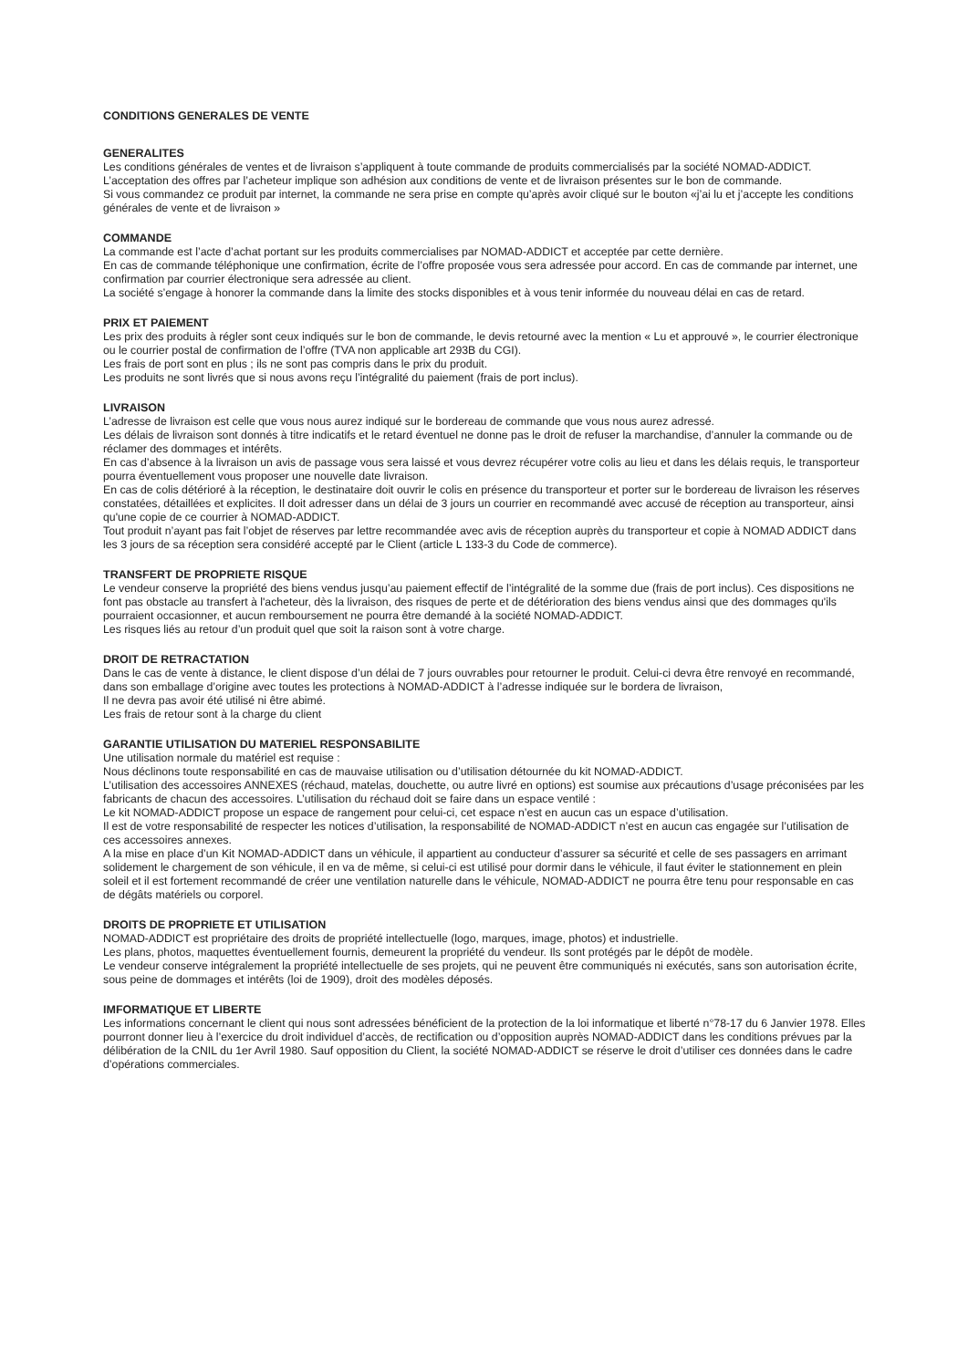CONDITIONS GENERALES DE VENTE
GENERALITES
Les conditions générales de ventes et de livraison s’appliquent à toute commande de produits commercialisés par la société NOMAD-ADDICT.
L’acceptation des offres par l’acheteur implique son adhésion aux conditions de vente et de livraison présentes sur le bon de commande.
Si vous commandez ce produit par internet, la commande ne sera prise en compte qu’après avoir cliqué sur le bouton «j’ai lu et j’accepte les conditions générales de vente et de livraison »
COMMANDE
La commande est l’acte d’achat portant sur les produits commercialises par NOMAD-ADDICT et acceptée par cette dernière.
En cas de commande téléphonique une confirmation, écrite de l’offre proposée vous sera adressée pour accord. En cas de commande par internet, une confirmation par courrier électronique sera adressée au client.
La société s’engage à honorer la commande dans la limite des stocks disponibles et à vous tenir informée du nouveau délai en cas de retard.
PRIX ET PAIEMENT
Les prix des produits à régler sont ceux indiqués sur le bon de commande, le devis retourné avec la mention « Lu et approuvé », le courrier électronique ou le courrier postal de confirmation de l’offre (TVA non applicable art 293B du CGI).
Les frais de port sont en plus ; ils ne sont pas compris dans le prix du produit.
Les produits ne sont livrés que si nous avons reçu l’intégralité du paiement (frais de port inclus).
LIVRAISON
L’adresse de livraison est celle que vous nous aurez indiqué sur le bordereau de commande que vous nous aurez adressé.
Les délais de livraison sont donnés à titre indicatifs et le retard éventuel ne donne pas le droit de refuser la marchandise, d’annuler la commande ou de réclamer des dommages et intérêts.
En cas d’absence à la livraison un avis de passage vous sera laissé et vous devrez récupérer votre colis au lieu et dans les délais requis, le transporteur pourra éventuellement vous proposer une nouvelle date livraison.
En cas de colis détérioré à la réception, le destinataire doit ouvrir le colis en présence du transporteur et porter sur le bordereau de livraison les réserves constatées, détaillées et explicites. Il doit adresser dans un délai de 3 jours un courrier en recommandé avec accusé de réception au transporteur, ainsi qu'une copie de ce courrier à NOMAD-ADDICT.
Tout produit n’ayant pas fait l’objet de réserves par lettre recommandée avec avis de réception auprès du transporteur et copie à NOMAD ADDICT dans les 3 jours de sa réception sera considéré accepté par le Client (article L 133-3 du Code de commerce).
TRANSFERT DE PROPRIETE RISQUE
Le vendeur conserve la propriété des biens vendus jusqu’au paiement effectif de l’intégralité de la somme due (frais de port inclus). Ces dispositions ne font pas obstacle au transfert à l'acheteur, dès la livraison, des risques de perte et de détérioration des biens vendus ainsi que des dommages qu'ils pourraient occasionner, et aucun remboursement ne pourra être demandé à la société NOMAD-ADDICT.
Les risques liés au retour d’un produit quel que soit la raison sont à votre charge.
DROIT DE RETRACTATION
Dans le cas de vente à distance, le client dispose d’un délai de 7 jours ouvrables pour retourner le produit. Celui-ci devra être renvoyé en recommandé, dans son emballage d’origine avec toutes les protections à NOMAD-ADDICT à l’adresse indiquée sur le bordera de livraison,
Il ne devra pas avoir été utilisé ni être abimé.
Les frais de retour sont à la charge du client
GARANTIE UTILISATION DU MATERIEL RESPONSABILITE
Une utilisation normale du matériel est requise :
Nous déclinons toute responsabilité en cas de mauvaise utilisation ou d’utilisation détournée du kit NOMAD-ADDICT.
L’utilisation des accessoires ANNEXES (réchaud, matelas, douchette, ou autre livré en options) est soumise aux précautions d’usage préconisées par les fabricants de chacun des accessoires. L’utilisation du réchaud doit se faire dans un espace ventilé :
Le kit NOMAD-ADDICT propose un espace de rangement pour celui-ci, cet espace n’est en aucun cas un espace d’utilisation.
Il est de votre responsabilité de respecter les notices d’utilisation, la responsabilité de NOMAD-ADDICT n’est en aucun cas engagée sur l’utilisation de ces accessoires annexes.
A la mise en place d’un Kit NOMAD-ADDICT dans un véhicule, il appartient au conducteur d’assurer sa sécurité et celle de ses passagers en arrimant solidement le chargement de son véhicule, il en va de même, si celui-ci est utilisé pour dormir dans le véhicule, il faut éviter le stationnement en plein soleil et il est fortement recommandé de créer une ventilation naturelle dans le véhicule, NOMAD-ADDICT ne pourra être tenu pour responsable en cas de dégâts matériels ou corporel.
DROITS DE PROPRIETE ET UTILISATION
NOMAD-ADDICT est propriétaire des droits de propriété intellectuelle (logo, marques, image, photos) et industrielle.
Les plans, photos, maquettes éventuellement fournis, demeurent la propriété du vendeur. Ils sont protégés par le dépôt de modèle.
Le vendeur conserve intégralement la propriété intellectuelle de ses projets, qui ne peuvent être communiqués ni exécutés, sans son autorisation écrite, sous peine de dommages et intérêts (loi de 1909), droit des modèles déposés.
IMFORMATIQUE ET LIBERTE
Les informations concernant le client qui nous sont adressées bénéficient de la protection de la loi informatique et liberté n°78-17 du 6 Janvier 1978. Elles pourront donner lieu à l’exercice du droit individuel d’accès, de rectification ou d’opposition auprès NOMAD-ADDICT dans les conditions prévues par la délibération de la CNIL du 1er Avril 1980. Sauf opposition du Client, la société NOMAD-ADDICT se réserve le droit d’utiliser ces données dans le cadre d’opérations commerciales.